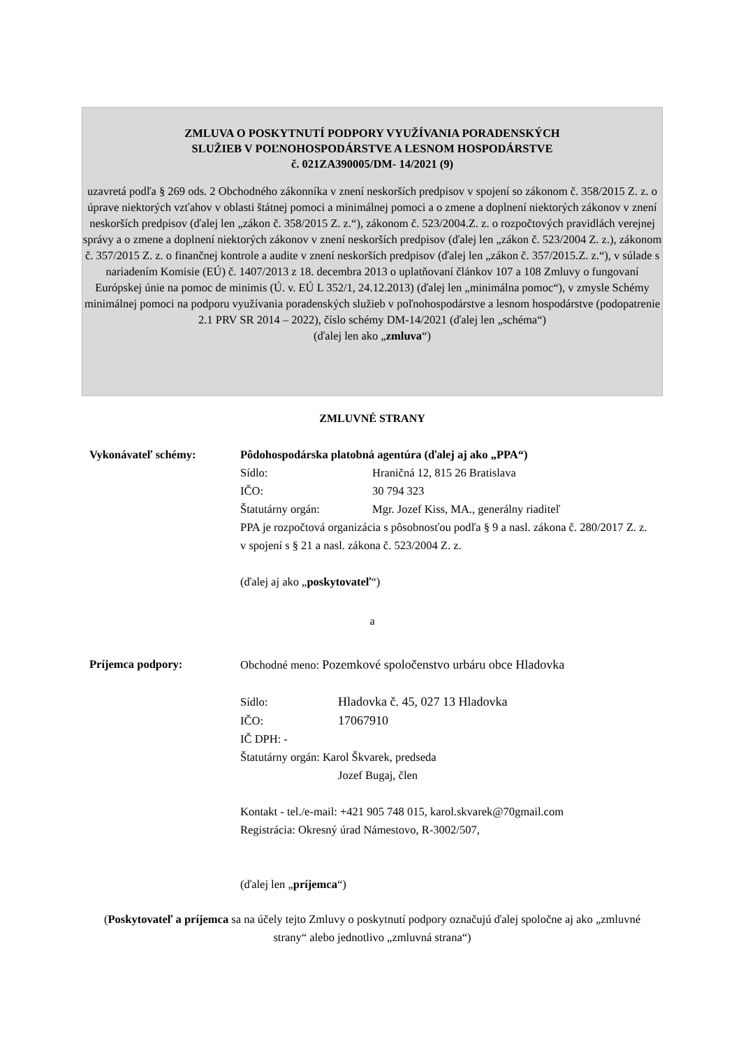ZMLUVA O POSKYTNUTÍ PODPORY VYUŽÍVANIA PORADENSKÝCH
SLUŽIEB V POĽNOHOSPODÁRSTVE A LESNOM HOSPODÁRSTVE
č. 021ZA390005/DM- 14/2021 (9)
uzavretá podľa § 269 ods. 2 Obchodného zákonníka v znení neskorších predpisov v spojení so zákonom č. 358/2015 Z. z. o úprave niektorých vzťahov v oblasti štátnej pomoci a minimálnej pomoci a o zmene a doplnení niektorých zákonov v znení neskorších predpisov (ďalej len „zákon č. 358/2015 Z. z.“), zákonom č. 523/2004.Z. z. o rozpočtových pravidlách verejnej správy a o zmene a doplnení niektorých zákonov v znení neskorších predpisov (ďalej len „zákon č. 523/2004 Z. z.), zákonom č. 357/2015 Z. z. o finančnej kontrole a audite v znení neskorších predpisov (ďalej len „zákon č. 357/2015.Z. z.“), v súlade s nariadením Komisie (EÚ) č. 1407/2013 z 18. decembra 2013 o uplatňovaní článkov 107 a 108 Zmluvy o fungovaní Európskej únie na pomoc de minimis (Ú. v. EÚ L 352/1, 24.12.2013) (ďalej len „minimálna pomoc“), v zmysle Schémy minimálnej pomoci na podporu využívania poradenských služieb v poľnohospodárstve a lesnom hospodárstve (podopatrenie 2.1 PRV SR 2014 – 2022), číslo schémy DM-14/2021 (ďalej len „schéma“)
(ďalej len ako „zmluva“)
ZMLUVNÉ STRANY
Vykonávateľ schémy: Pôdohospodárska platobná agentúra (ďalej aj ako „PPA“)
Sídlo: Hraničná 12, 815 26 Bratislava
IČO: 30 794 323
Štatutárny orgán: Mgr. Jozef Kiss, MA., generálny riaditeľ
PPA je rozpočtová organizácia s pôsobnosťou podľa § 9 a nasl. zákona č. 280/2017 Z. z. v spojení s § 21 a nasl. zákona č. 523/2004 Z. z.
(ďalej aj ako „poskytovateľ“)
a
Príjemca podpory: Obchodné meno: Pozemkové spoločenstvo urbáru obce Hladovka
Sídlo: Hladovka č. 45, 027 13 Hladovka
IČO: 17067910
IČ DPH: -
Štatutárny orgán: Karol Škvarek, predseda
Jozef Bugaj, člen
Kontakt - tel./e-mail: +421 905 748 015, karol.skvarek@70gmail.com
Registrácia: Okresný úrad Námestovo, R-3002/507,
(ďalej len „príjemca“)
(Poskytovateľ a príjemca sa na účely tejto Zmluvy o poskytnutí podpory označujú ďalej spoločne aj ako „zmluvné strany“ alebo jednotlivo „zmluvná strana“)